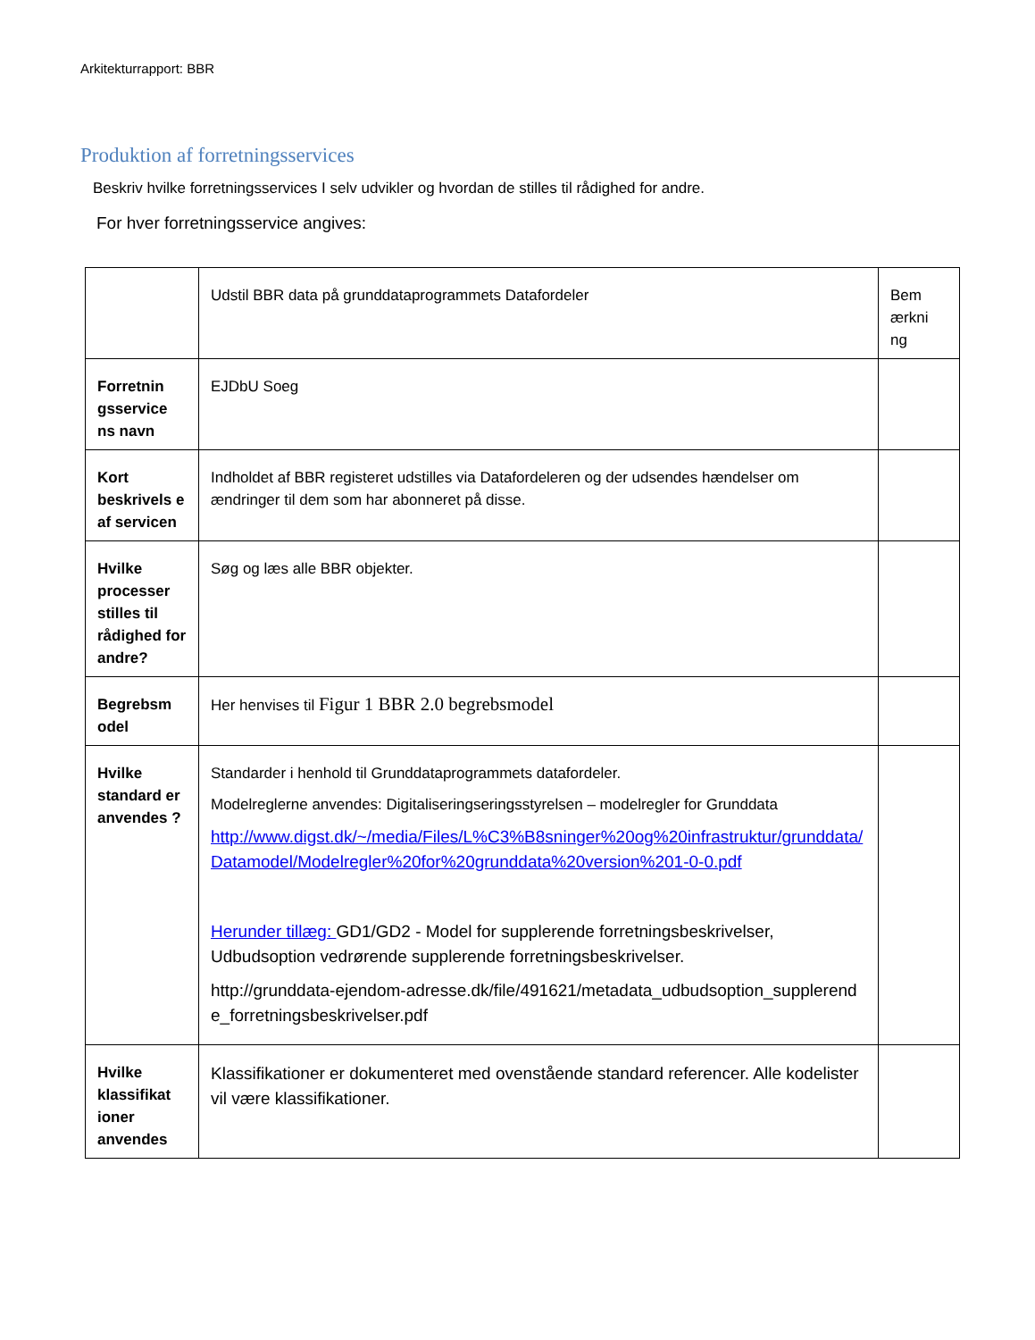Arkitekturrapport: BBR
Produktion af forretningsservices
Beskriv hvilke forretningsservices I selv udvikler og hvordan de stilles til rådighed for andre.
For hver forretningsservice angives:
| | Udstil BBR data på grunddataprogrammets Datafordeler | Bem ærkni ng |
| Forretnin gsservice ns navn | EJDbU Soeg | |
| Kort beskrivels e af servicen | Indholdet af BBR registeret udstilles via Datafordeleren og der udsendes hændelser om ændringer til dem som har abonneret på disse. | |
| Hvilke processer stilles til rådighed for andre? | Søg og læs alle BBR objekter. | |
| Begrebsm odel | Her henvises til Figur 1 BBR 2.0 begrebsmodel | |
| Hvilke standard er anvendes ? | Standarder i henhold til Grunddataprogrammets datafordeler. Modelreglerne anvendes: Digitaliseringseringsstyrelsen – modelregler for Grunddata http://www.digst.dk/~/media/Files/L%C3%B8sninger%20og%20infrastruktur/grunddata/Datamodel/Modelregler%20for%20grunddata%20version%201-0-0.pdf Herunder tillæg: GD1/GD2 - Model for supplerende forretningsbeskrivelser, Udbudsoption vedrørende supplerende forretningsbeskrivelser. http://grunddata-ejendom-adresse.dk/file/491621/metadata_udbudsoption_supplerende_forretningsbeskrivelser.pdf | |
| Hvilke klassifikat ioner anvendes | Klassifikationer er dokumenteret med ovenstående standard referencer. Alle kodelister vil være klassifikationer. | |